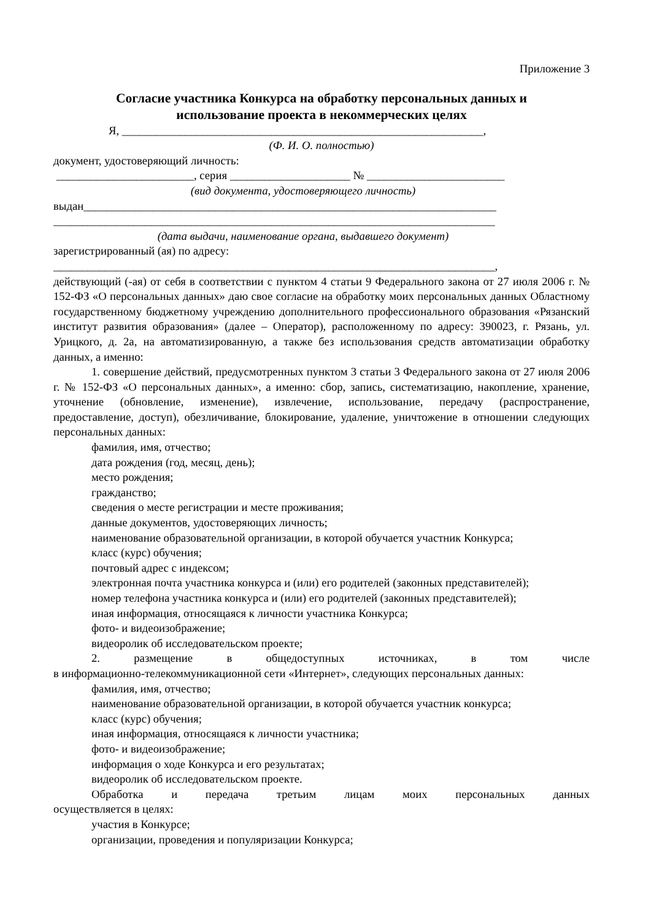Приложение 3
Согласие участника Конкурса на обработку персональных данных и
использование проекта в некоммерческих целях
Я, _______________________________________________________________,
(Ф. И. О. полностью)
документ, удостоверяющий личность:
________________________, серия _____________________ № ________________________
(вид документа, удостоверяющего личность)
выдан________________________________________________________________________
_____________________________________________________________________________
(дата выдачи, наименование органа, выдавшего документ)
зарегистрированный (ая) по адресу:
_____________________________________________________________________________,
действующий (-ая) от себя в соответствии с пунктом 4 статьи 9 Федерального закона от 27 июля 2006 г. № 152-ФЗ «О персональных данных» даю свое согласие на обработку моих персональных данных Областному государственному бюджетному учреждению дополнительного профессионального образования «Рязанский институт развития образования» (далее – Оператор), расположенному по адресу: 390023, г. Рязань, ул. Урицкого, д. 2а, на автоматизированную, а также без использования средств автоматизации обработку данных, а именно:
1. совершение действий, предусмотренных пунктом 3 статьи 3 Федерального закона от 27 июля 2006 г. № 152-ФЗ «О персональных данных», а именно: сбор, запись, систематизацию, накопление, хранение, уточнение (обновление, изменение), извлечение, использование, передачу (распространение, предоставление, доступ), обезличивание, блокирование, удаление, уничтожение в отношении следующих персональных данных:
фамилия, имя, отчество;
дата рождения (год, месяц, день);
место рождения;
гражданство;
сведения о месте регистрации и месте проживания;
данные документов, удостоверяющих личность;
наименование образовательной организации, в которой обучается участник Конкурса;
класс (курс) обучения;
почтовый адрес с индексом;
электронная почта участника конкурса и (или) его родителей (законных представителей);
номер телефона участника конкурса и (или) его родителей (законных представителей);
иная информация, относящаяся к личности участника Конкурса;
фото- и видеоизображение;
видеоролик об исследовательском проекте;
2. размещение в общедоступных источниках, в том числе
в информационно-телекоммуникационной сети «Интернет», следующих персональных данных:
фамилия, имя, отчество;
наименование образовательной организации, в которой обучается участник конкурса;
класс (курс) обучения;
иная информация, относящаяся к личности участника;
фото- и видеоизображение;
информация о ходе Конкурса и его результатах;
видеоролик об исследовательском проекте.
Обработка и передача третьим лицам моих персональных данных
осуществляется в целях:
участия в Конкурсе;
организации, проведения и популяризации Конкурса;